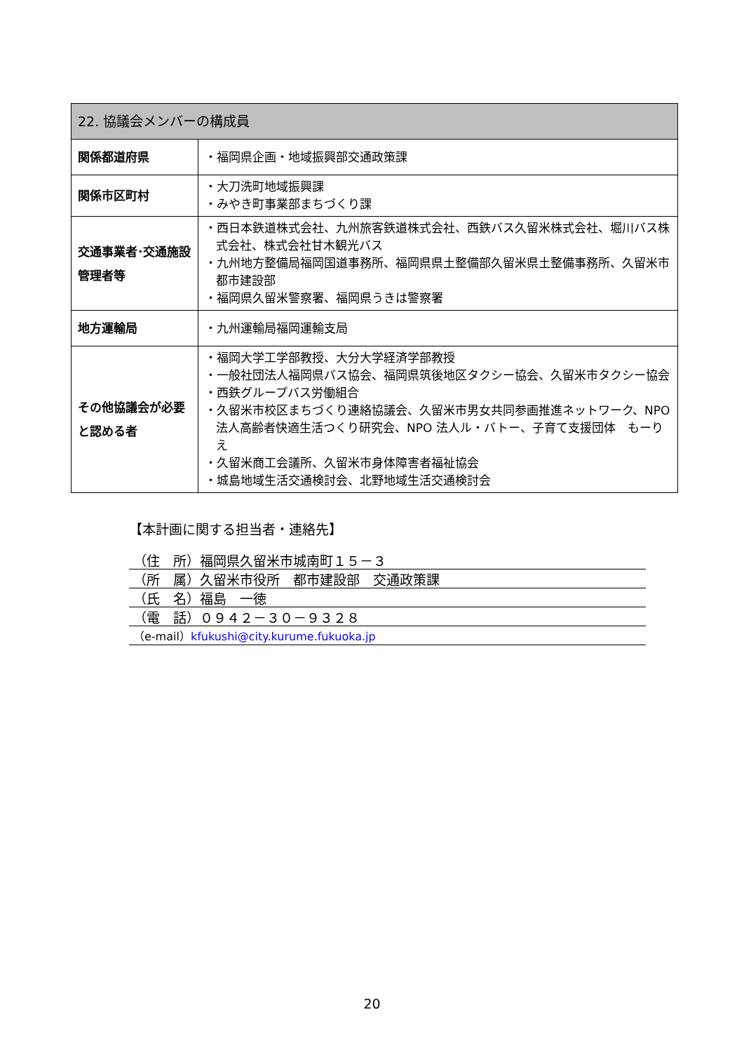| 22. 協議会メンバーの構成員 | |
| --- | --- |
| 関係都道府県 | ・福岡県企画・地域振興部交通政策課 |
| 関係市区町村 | ・大刀洗町地域振興課 ・みやき町事業部まちづくり課 |
| 交通事業者･交通施設管理者等 | ・西日本鉄道株式会社、九州旅客鉄道株式会社、西鉄バス久留米株式会社、堀川バス株式会社、株式会社甘木観光バス ・九州地方整備局福岡国道事務所、福岡県県土整備部久留米県土整備事務所、久留米市都市建設部 ・福岡県久留米警察署、福岡県うきは警察署 |
| 地方運輸局 | ・九州運輸局福岡運輸支局 |
| その他協議会が必要と認める者 | ・福岡大学工学部教授、大分大学経済学部教授 ・一般社団法人福岡県バス協会、福岡県筑後地区タクシー協会、久留米市タクシー協会 ・西鉄グループバス労働組合 ・久留米市校区まちづくり連絡協議会、久留米市男女共同参画推進ネットワーク、NPO 法人高齢者快適生活つくり研究会、NPO 法人ル・バトー、子育て支援団体 もーりえ ・久留米商工会議所、久留米市身体障害者福祉協会 ・城島地域生活交通検討会、北野地域生活交通検討会 |
【本計画に関する担当者・連絡先】
（住　所）福岡県久留米市城南町１５－３
（所　属）久留米市役所　都市建設部　交通政策課
（氏　名）福島　一徳
（電　話）０９４２－３０－９３２８
（e-mail）kfukushi@city.kurume.fukuoka.jp
20